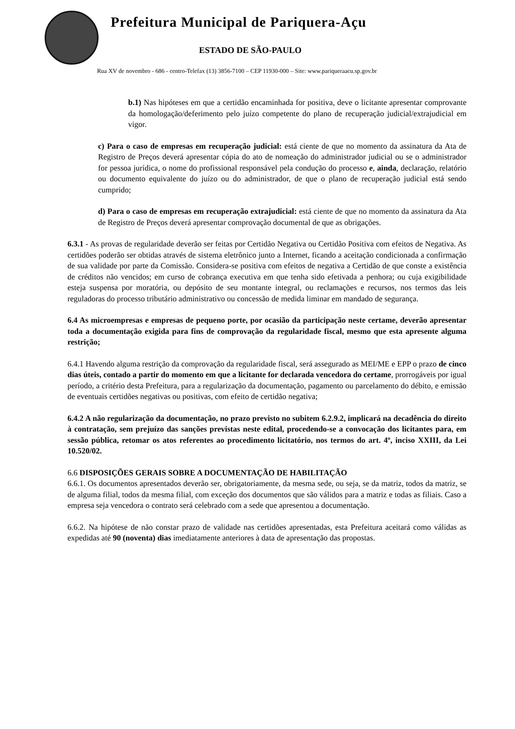Prefeitura Municipal de Pariquera-Açu
ESTADO DE SÃO-PAULO
Rua XV de novembro - 686 - centro-Telefax (13) 3856-7100 – CEP 11930-000 – Site: www.pariqueraacu.sp.gov.br
b.1) Nas hipóteses em que a certidão encaminhada for positiva, deve o licitante apresentar comprovante da homologação/deferimento pelo juízo competente do plano de recuperação judicial/extrajudicial em vigor.
c) Para o caso de empresas em recuperação judicial: está ciente de que no momento da assinatura da Ata de Registro de Preços deverá apresentar cópia do ato de nomeação do administrador judicial ou se o administrador for pessoa jurídica, o nome do profissional responsável pela condução do processo e, ainda, declaração, relatório ou documento equivalente do juízo ou do administrador, de que o plano de recuperação judicial está sendo cumprido;
d) Para o caso de empresas em recuperação extrajudicial: está ciente de que no momento da assinatura da Ata de Registro de Preços deverá apresentar comprovação documental de que as obrigações.
6.3.1 - As provas de regularidade deverão ser feitas por Certidão Negativa ou Certidão Positiva com efeitos de Negativa. As certidões poderão ser obtidas através de sistema eletrônico junto a Internet, ficando a aceitação condicionada a confirmação de sua validade por parte da Comissão. Considera-se positiva com efeitos de negativa a Certidão de que conste a existência de créditos não vencidos; em curso de cobrança executiva em que tenha sido efetivada a penhora; ou cuja exigibilidade esteja suspensa por moratória, ou depósito de seu montante integral, ou reclamações e recursos, nos termos das leis reguladoras do processo tributário administrativo ou concessão de medida liminar em mandado de segurança.
6.4 As microempresas e empresas de pequeno porte, por ocasião da participação neste certame, deverão apresentar toda a documentação exigida para fins de comprovação da regularidade fiscal, mesmo que esta apresente alguma restrição;
6.4.1 Havendo alguma restrição da comprovação da regularidade fiscal, será assegurado as MEI/ME e EPP o prazo de cinco dias úteis, contado a partir do momento em que a licitante for declarada vencedora do certame, prorrogáveis por igual período, a critério desta Prefeitura, para a regularização da documentação, pagamento ou parcelamento do débito, e emissão de eventuais certidões negativas ou positivas, com efeito de certidão negativa;
6.4.2 A não regularização da documentação, no prazo previsto no subitem 6.2.9.2, implicará na decadência do direito à contratação, sem prejuízo das sanções previstas neste edital, procedendo-se a convocação dos licitantes para, em sessão pública, retomar os atos referentes ao procedimento licitatório, nos termos do art. 4º, inciso XXIII, da Lei 10.520/02.
6.6 DISPOSIÇÕES GERAIS SOBRE A DOCUMENTAÇÃO DE HABILITAÇÃO
6.6.1. Os documentos apresentados deverão ser, obrigatoriamente, da mesma sede, ou seja, se da matriz, todos da matriz, se de alguma filial, todos da mesma filial, com exceção dos documentos que são válidos para a matriz e todas as filiais. Caso a empresa seja vencedora o contrato será celebrado com a sede que apresentou a documentação.
6.6.2. Na hipótese de não constar prazo de validade nas certidões apresentadas, esta Prefeitura aceitará como válidas as expedidas até 90 (noventa) dias imediatamente anteriores à data de apresentação das propostas.